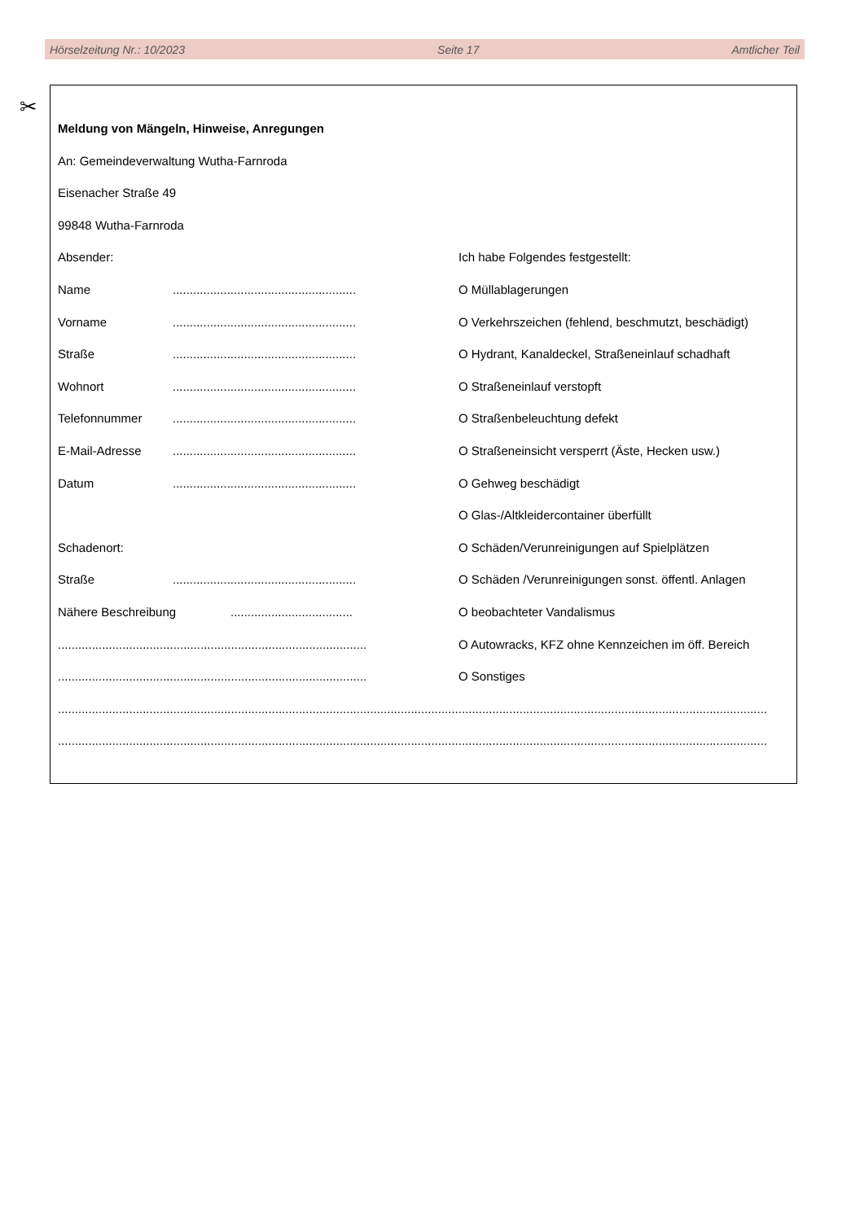Hörselzeitung Nr.: 10/2023 Seite 17 Amtlicher Teil
✂
Meldung von Mängeln, Hinweise, Anregungen
An: Gemeindeverwaltung Wutha-Farnroda
Eisenacher Straße 49
99848 Wutha-Farnroda
Absender: Ich habe Folgendes festgestellt:
Name......................................................
O Müllablagerungen
Vorname......................................................
O Verkehrszeichen (fehlend, beschmutzt, beschädigt)
Straße......................................................
O Hydrant, Kanaldeckel, Straßeneinlauf schadhaft
Wohnort......................................................
O Straßeneinlauf verstopft
Telefonnummer......................................................
O Straßenbeleuchtung defekt
E-Mail-Adresse......................................................
O Straßeneinsicht versperrt (Äste, Hecken usw.)
Datum......................................................
O Gehweg beschädigt
O Glas-/Altkleidercontainer überfüllt
Schadenort: O Schäden/Verunreinigungen auf Spielplätzen
Straße......................................................
O Schäden /Verunreinigungen sonst. öffentl. Anlagen
Nähere Beschreibung....................................
O beobachteter Vandalismus
...........................................................................................
O Autowracks, KFZ ohne Kennzeichen im öff. Bereich
...........................................................................................
O Sonstiges
.................................................................................................................................................................................................................
.................................................................................................................................................................................................................